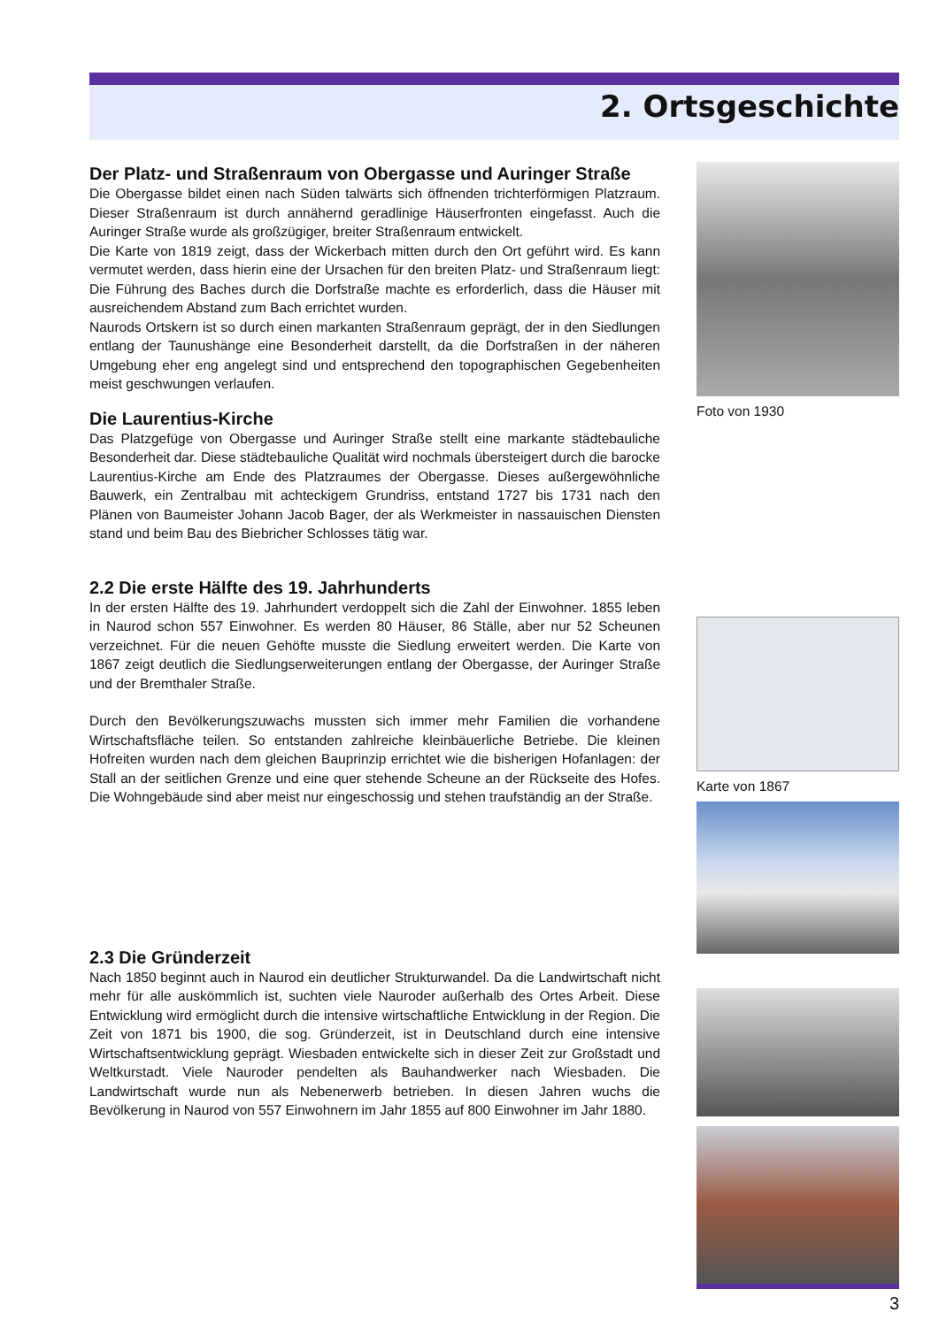2. Ortsgeschichte
Der Platz- und Straßenraum von Obergasse und Auringer Straße
Die Obergasse bildet einen nach Süden talwärts sich öffnenden trichterförmigen Platzraum. Dieser Straßenraum ist durch annähernd geradlinige Häuserfronten eingefasst. Auch die Auringer Straße wurde als großzügiger, breiter Straßenraum entwickelt.
Die Karte von 1819 zeigt, dass der Wickerbach mitten durch den Ort geführt wird. Es kann vermutet werden, dass hierin eine der Ursachen für den breiten Platz- und Straßenraum liegt: Die Führung des Baches durch die Dorfstraße machte es erforderlich, dass die Häuser mit ausreichendem Abstand zum Bach errichtet wurden.
Naurods Ortskern ist so durch einen markanten Straßenraum geprägt, der in den Siedlungen entlang der Taunushänge eine Besonderheit darstellt, da die Dorfstraßen in der näheren Umgebung eher eng angelegt sind und entsprechend den topographischen Gegebenheiten meist geschwungen verlaufen.
Die Laurentius-Kirche
Das Platzgefüge von Obergasse und Auringer Straße stellt eine markante städtebauliche Besonderheit dar. Diese städtebauliche Qualität wird nochmals übersteigert durch die barocke Laurentius-Kirche am Ende des Platzraumes der Obergasse. Dieses außergewöhnliche Bauwerk, ein Zentralbau mit achteckigem Grundriss, entstand 1727 bis 1731 nach den Plänen von Baumeister Johann Jacob Bager, der als Werkmeister in nassauischen Diensten stand und beim Bau des Biebricher Schlosses tätig war.
2.2 Die erste Hälfte des 19. Jahrhunderts
In der ersten Hälfte des 19. Jahrhundert verdoppelt sich die Zahl der Einwohner. 1855 leben in Naurod schon 557 Einwohner. Es werden 80 Häuser, 86 Ställe, aber nur 52 Scheunen verzeichnet. Für die neuen Gehöfte musste die Siedlung erweitert werden. Die Karte von 1867 zeigt deutlich die Siedlungserweiterungen entlang der Obergasse, der Auringer Straße und der Bremthaler Straße.
Durch den Bevölkerungszuwachs mussten sich immer mehr Familien die vorhandene Wirtschaftsfläche teilen. So entstanden zahlreiche kleinbäuerliche Betriebe. Die kleinen Hofreiten wurden nach dem gleichen Bauprinzip errichtet wie die bisherigen Hofanlagen: der Stall an der seitlichen Grenze und eine quer stehende Scheune an der Rückseite des Hofes. Die Wohngebäude sind aber meist nur eingeschossig und stehen traufständig an der Straße.
2.3 Die Gründerzeit
Nach 1850 beginnt auch in Naurod ein deutlicher Strukturwandel. Da die Landwirtschaft nicht mehr für alle auskömmlich ist, suchten viele Nauroder außerhalb des Ortes Arbeit. Diese Entwicklung wird ermöglicht durch die intensive wirtschaftliche Entwicklung in der Region. Die Zeit von 1871 bis 1900, die sog. Gründerzeit, ist in Deutschland durch eine intensive Wirtschaftsentwicklung geprägt. Wiesbaden entwickelte sich in dieser Zeit zur Großstadt und Weltkurstadt. Viele Nauroder pendelten als Bauhandwerker nach Wiesbaden. Die Landwirtschaft wurde nun als Nebenerwerb betrieben. In diesen Jahren wuchs die Bevölkerung in Naurod von 557 Einwohnern im Jahr 1855 auf 800 Einwohner im Jahr 1880.
Foto von 1930
Karte von 1867
3